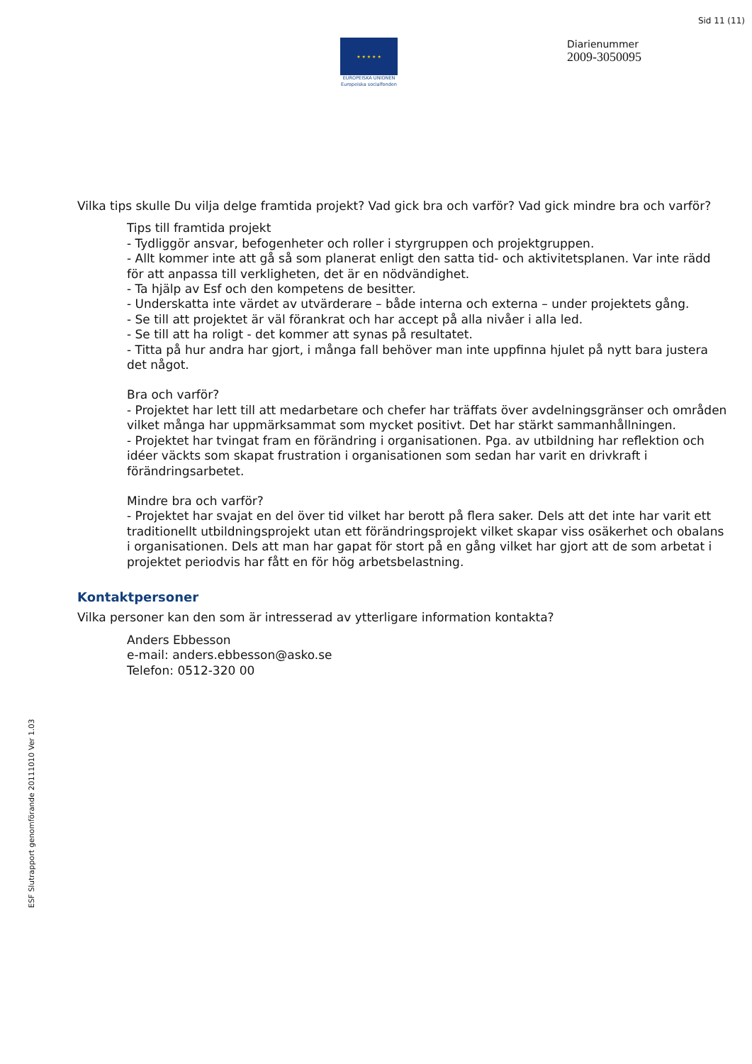Sid 11 (11)
★ ★ ★ ★ ★
EUROPEISKA UNIONEN
Europeiska socialfonden
Diarienummer
2009-3050095
Vilka tips skulle Du vilja delge framtida projekt? Vad gick bra och varför? Vad gick mindre bra och varför?
Tips till framtida projekt
- Tydliggör ansvar, befogenheter och roller i styrgruppen och projektgruppen.
- Allt kommer inte att gå så som planerat enligt den satta tid- och aktivitetsplanen. Var inte rädd för att anpassa till verkligheten, det är en nödvändighet.
- Ta hjälp av Esf och den kompetens de besitter.
- Underskatta inte värdet av utvärderare – både interna och externa – under projektets gång.
- Se till att projektet är väl förankrat och har accept på alla nivåer i alla led.
- Se till att ha roligt - det kommer att synas på resultatet.
- Titta på hur andra har gjort, i många fall behöver man inte uppfinna hjulet på nytt bara justera det något.
Bra och varför?
- Projektet har lett till att medarbetare och chefer har träffats över avdelningsgränser och områden vilket många har uppmärksammat som mycket positivt. Det har stärkt sammanhållningen.
- Projektet har tvingat fram en förändring i organisationen. Pga. av utbildning har reflektion och idéer väckts som skapat frustration i organisationen som sedan har varit en drivkraft i förändringsarbetet.
Mindre bra och varför?
- Projektet har svajat en del över tid vilket har berott på flera saker. Dels att det inte har varit ett traditionellt utbildningsprojekt utan ett förändringsprojekt vilket skapar viss osäkerhet och obalans i organisationen. Dels att man har gapat för stort på en gång vilket har gjort att de som arbetat i projektet periodvis har fått en för hög arbetsbelastning.
Kontaktpersoner
Vilka personer kan den som är intresserad av ytterligare information kontakta?
Anders Ebbesson
e-mail: anders.ebbesson@asko.se
Telefon: 0512-320 00
ESF Slutrapport genomförande 20111010 Ver 1.03